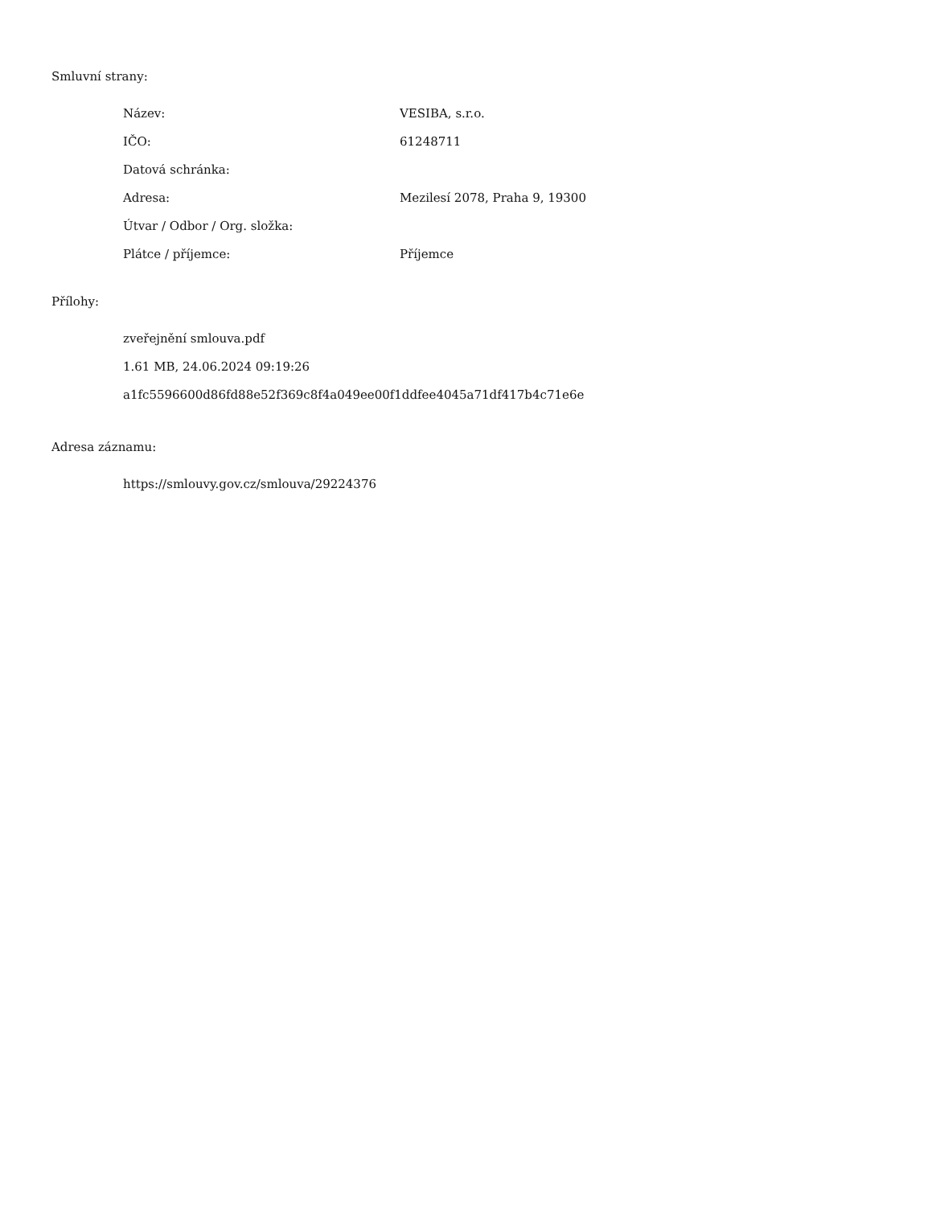Smluvní strany:
| Název: | VESIBA, s.r.o. |
| IČO: | 61248711 |
| Datová schránka: | |
| Adresa: | Mezilesí 2078, Praha 9, 19300 |
| Útvar / Odbor / Org. složka: | |
| Plátce / příjemce: | Příjemce |
Přílohy:
zveřejnění smlouva.pdf
1.61 MB, 24.06.2024 09:19:26
a1fc5596600d86fd88e52f369c8f4a049ee00f1ddfee4045a71df417b4c71e6e
Adresa záznamu:
https://smlouvy.gov.cz/smlouva/29224376